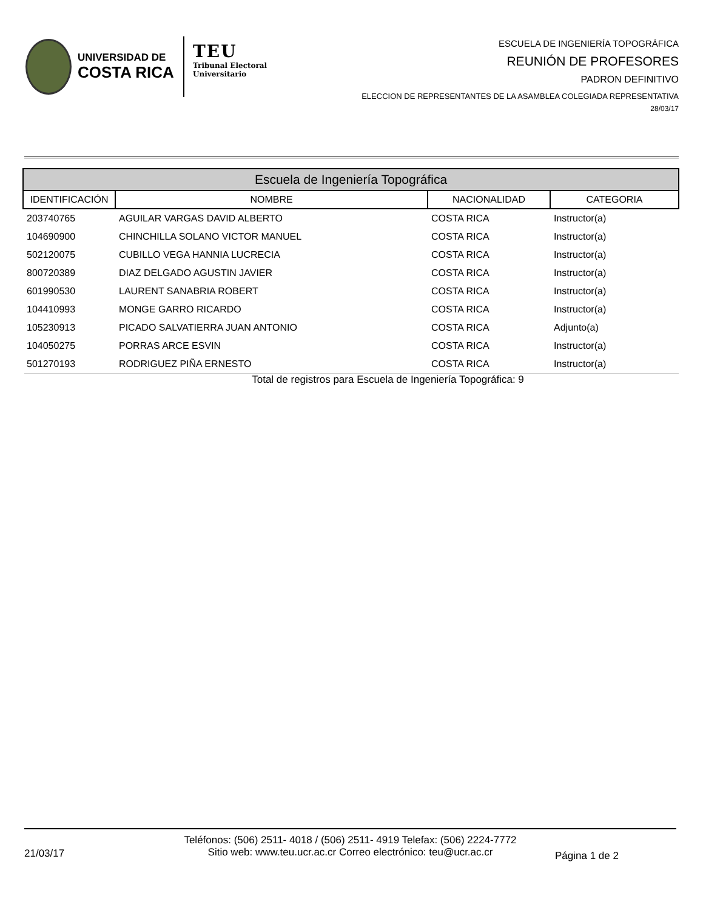UNIVERSIDAD DE
COSTA RICA
TEU
Tribunal Electoral
Universitario
ESCUELA DE INGENIERÍA TOPOGRÁFICA
REUNIÓN DE PROFESORES
PADRON DEFINITIVO
ELECCION DE REPRESENTANTES DE LA ASAMBLEA COLEGIADA REPRESENTATIVA
28/03/17
| Escuela de Ingeniería Topográfica | | | |
| --- | --- | --- | --- |
| IDENTIFICACIÓN | NOMBRE | NACIONALIDAD | CATEGORIA |
| 203740765 | AGUILAR VARGAS DAVID ALBERTO | COSTA RICA | Instructor(a) |
| 104690900 | CHINCHILLA SOLANO VICTOR MANUEL | COSTA RICA | Instructor(a) |
| 502120075 | CUBILLO VEGA HANNIA LUCRECIA | COSTA RICA | Instructor(a) |
| 800720389 | DIAZ DELGADO AGUSTIN JAVIER | COSTA RICA | Instructor(a) |
| 601990530 | LAURENT SANABRIA ROBERT | COSTA RICA | Instructor(a) |
| 104410993 | MONGE GARRO RICARDO | COSTA RICA | Instructor(a) |
| 105230913 | PICADO SALVATIERRA JUAN ANTONIO | COSTA RICA | Adjunto(a) |
| 104050275 | PORRAS ARCE ESVIN | COSTA RICA | Instructor(a) |
| 501270193 | RODRIGUEZ PIÑA ERNESTO | COSTA RICA | Instructor(a) |
Total de registros para Escuela de Ingeniería Topográfica: 9
21/03/17
Teléfonos: (506) 2511- 4018 / (506) 2511- 4919 Telefax: (506) 2224-7772
Sitio web: www.teu.ucr.ac.cr Correo electrónico: teu@ucr.ac.cr
Página 1 de 2